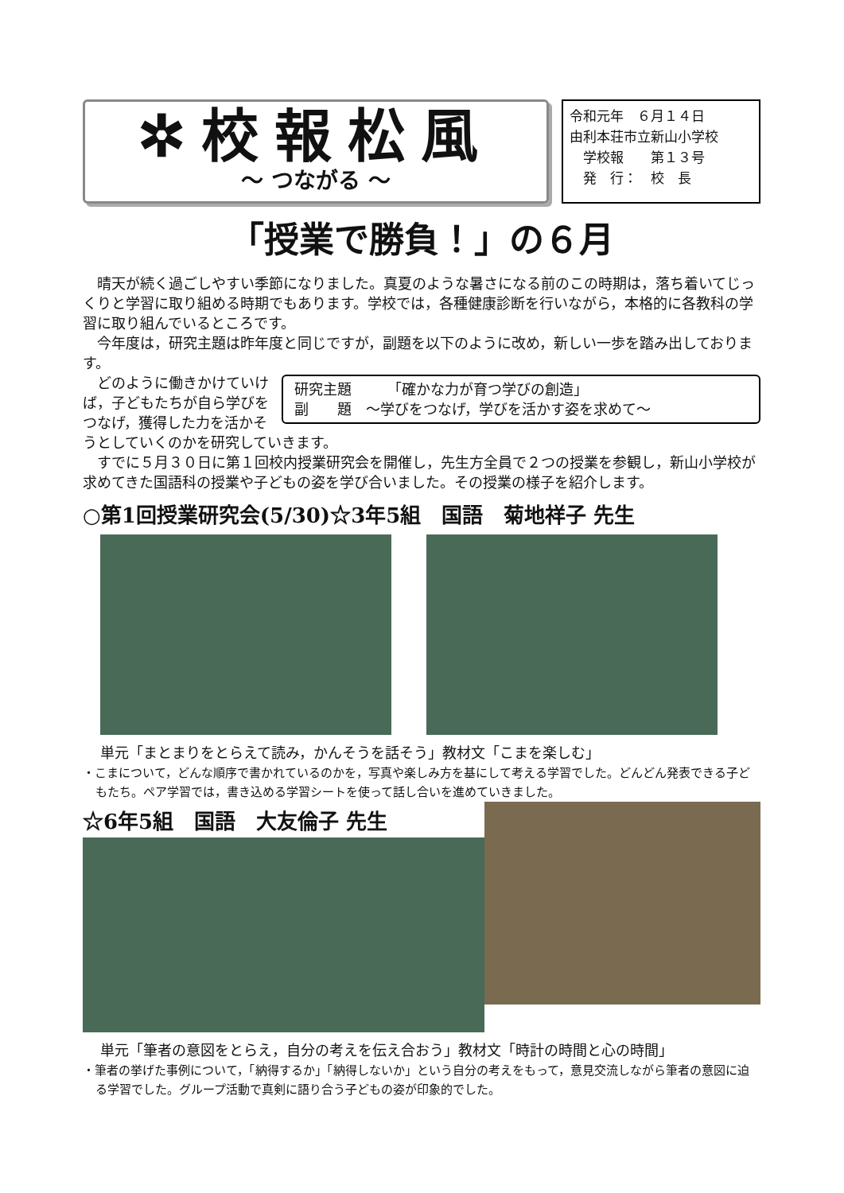✲校報松風
～ つながる ～
令和元年　６月１４日
由利本荘市立新山小学校
　学校報　　第１３号
　発　行：　校　長
「授業で勝負！」の６月
晴天が続く過ごしやすい季節になりました。真夏のような暑さになる前のこの時期は，落ち着いてじっくりと学習に取り組める時期でもあります。学校では，各種健康診断を行いながら，本格的に各教科の学習に取り組んでいるところです。
今年度は，研究主題は昨年度と同じですが，副題を以下のように改め，新しい一歩を踏み出しております。
研究主題　　　「確かな力が育つ学びの創造」
副　　題　～学びをつなげ，学びを活かす姿を求めて～
どのように働きかけていけば，子どもたちが自ら学びをつなげ，獲得した力を活かそうとしていくのかを研究していきます。
すでに５月３０日に第１回校内授業研究会を開催し，先生方全員で２つの授業を参観し，新山小学校が求めてきた国語科の授業や子どもの姿を学び合いました。その授業の様子を紹介します。
○第1回授業研究会(5/30)☆3年5組　国語　菊地祥子 先生
単元「まとまりをとらえて読み，かんそうを話そう」教材文「こまを楽しむ」
・こまについて，どんな順序で書かれているのかを，写真や楽しみ方を基にして考える学習でした。どんどん発表できる子どもたち。ペア学習では，書き込める学習シートを使って話し合いを進めていきました。
☆6年5組　国語　大友倫子 先生
単元「筆者の意図をとらえ，自分の考えを伝え合おう」教材文「時計の時間と心の時間」
・筆者の挙げた事例について，「納得するか」「納得しないか」という自分の考えをもって，意見交流しながら筆者の意図に迫る学習でした。グループ活動で真剣に語り合う子どもの姿が印象的でした。